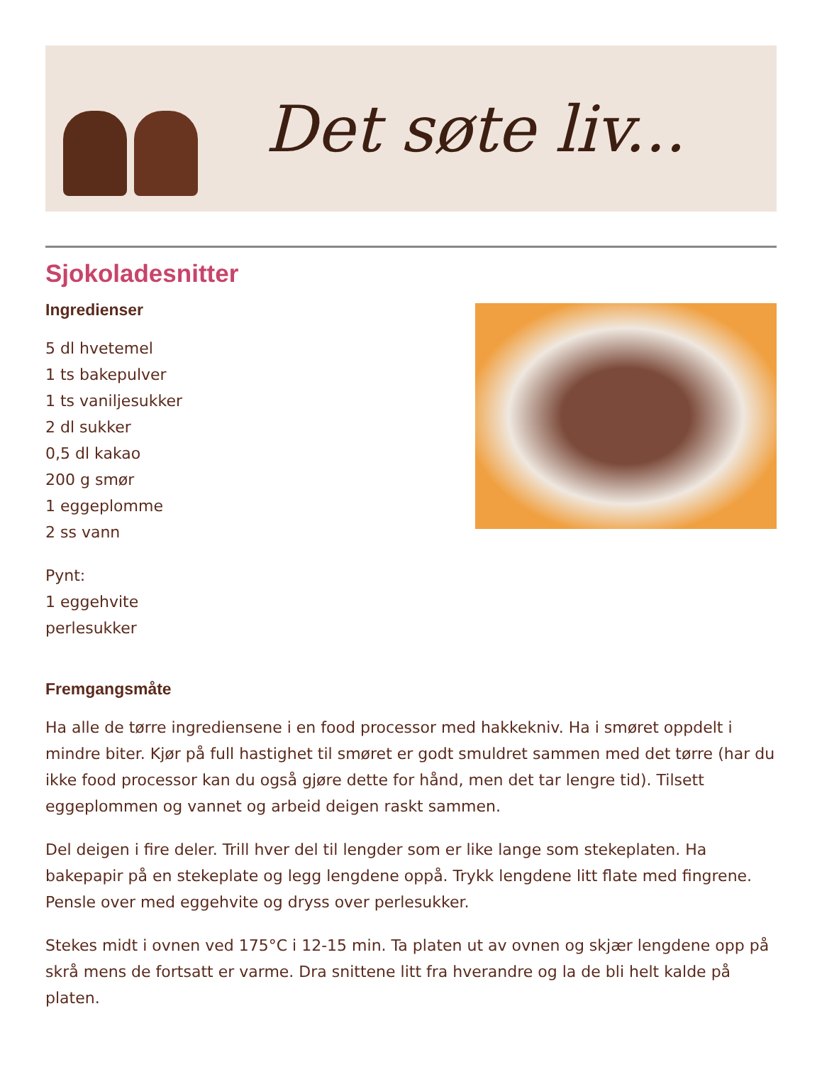Det søte liv...
Sjokoladesnitter
Ingredienser
5 dl hvetemel
1 ts bakepulver
1 ts vaniljesukker
2 dl sukker
0,5 dl kakao
200 g smør
1 eggeplomme
2 ss vann
Pynt:
1 eggehvite
perlesukker
Fremgangsmåte
Ha alle de tørre ingrediensene i en food processor med hakkekniv. Ha i smøret oppdelt i mindre biter. Kjør på full hastighet til smøret er godt smuldret sammen med det tørre (har du ikke food processor kan du også gjøre dette for hånd, men det tar lengre tid). Tilsett eggeplommen og vannet og arbeid deigen raskt sammen.
Del deigen i fire deler. Trill hver del til lengder som er like lange som stekeplaten. Ha bakepapir på en stekeplate og legg lengdene oppå. Trykk lengdene litt flate med fingrene. Pensle over med eggehvite og dryss over perlesukker.
Stekes midt i ovnen ved 175°C i 12-15 min. Ta platen ut av ovnen og skjær lengdene opp på skrå mens de fortsatt er varme. Dra snittene litt fra hverandre og la de bli helt kalde på platen.